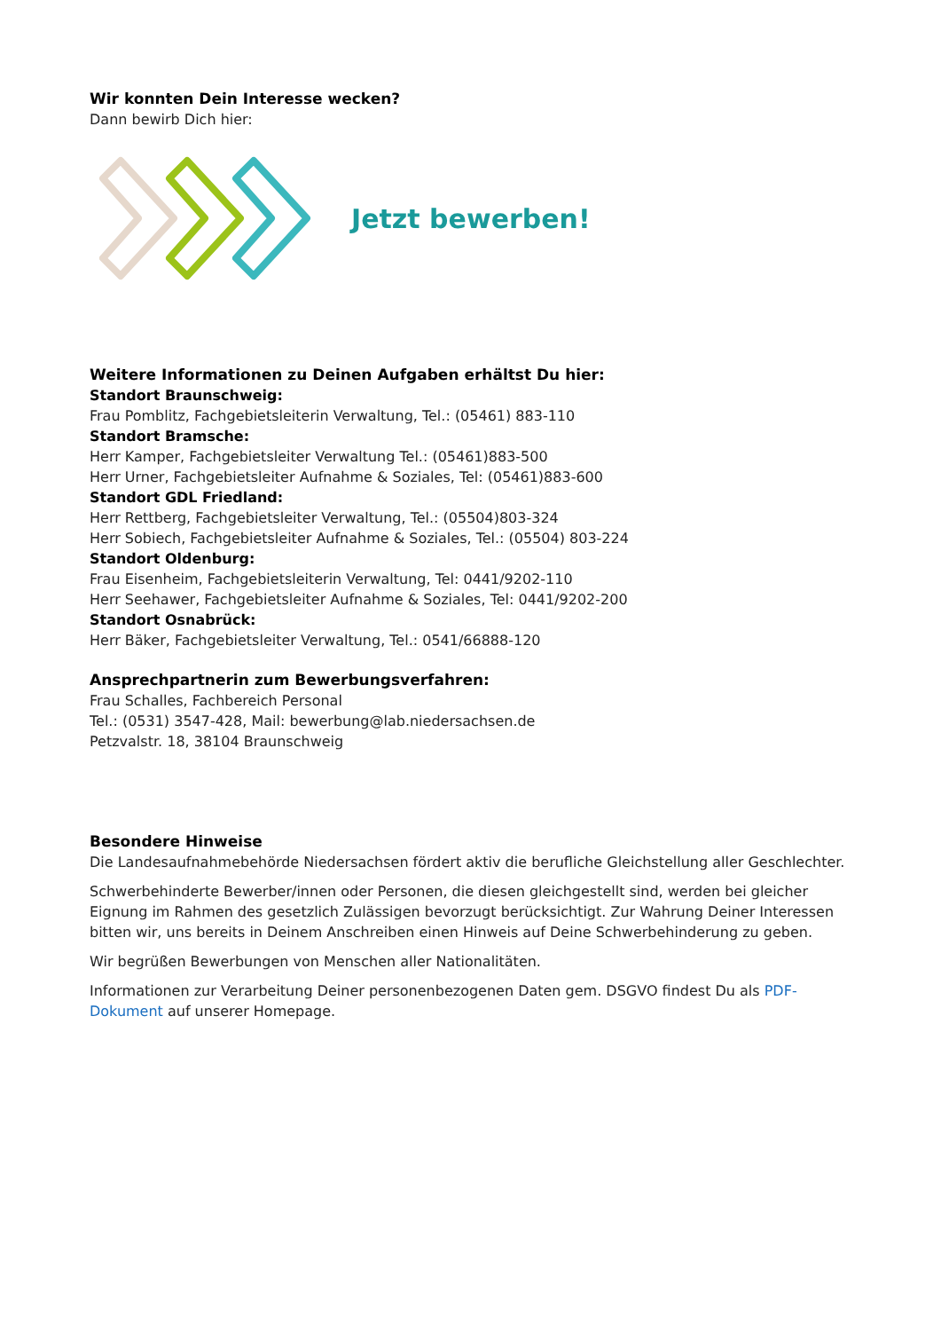Wir konnten Dein Interesse wecken?
Dann bewirb Dich hier:
Jetzt bewerben!
Weitere Informationen zu Deinen Aufgaben erhältst Du hier:
Standort Braunschweig:
Frau Pomblitz, Fachgebietsleiterin Verwaltung, Tel.: (05461) 883-110
Standort Bramsche:
Herr Kamper, Fachgebietsleiter Verwaltung Tel.: (05461)883-500
Herr Urner, Fachgebietsleiter Aufnahme & Soziales, Tel: (05461)883-600
Standort GDL Friedland:
Herr Rettberg, Fachgebietsleiter Verwaltung, Tel.: (05504)803-324
Herr Sobiech, Fachgebietsleiter Aufnahme & Soziales, Tel.: (05504) 803-224
Standort Oldenburg:
Frau Eisenheim, Fachgebietsleiterin Verwaltung, Tel: 0441/9202-110
Herr Seehawer, Fachgebietsleiter Aufnahme & Soziales, Tel: 0441/9202-200
Standort Osnabrück:
Herr Bäker, Fachgebietsleiter Verwaltung, Tel.: 0541/66888-120
Ansprechpartnerin zum Bewerbungsverfahren:
Frau Schalles, Fachbereich Personal
Tel.: (0531) 3547-428, Mail: bewerbung@lab.niedersachsen.de
Petzvalstr. 18, 38104 Braunschweig
Besondere Hinweise
Die Landesaufnahmebehörde Niedersachsen fördert aktiv die berufliche Gleichstellung aller Geschlechter.
Schwerbehinderte Bewerber/innen oder Personen, die diesen gleichgestellt sind, werden bei gleicher Eignung im Rahmen des gesetzlich Zulässigen bevorzugt berücksichtigt. Zur Wahrung Deiner Interessen bitten wir, uns bereits in Deinem Anschreiben einen Hinweis auf Deine Schwerbehinderung zu geben.
Wir begrüßen Bewerbungen von Menschen aller Nationalitäten.
Informationen zur Verarbeitung Deiner personenbezogenen Daten gem. DSGVO findest Du als PDF-Dokument auf unserer Homepage.